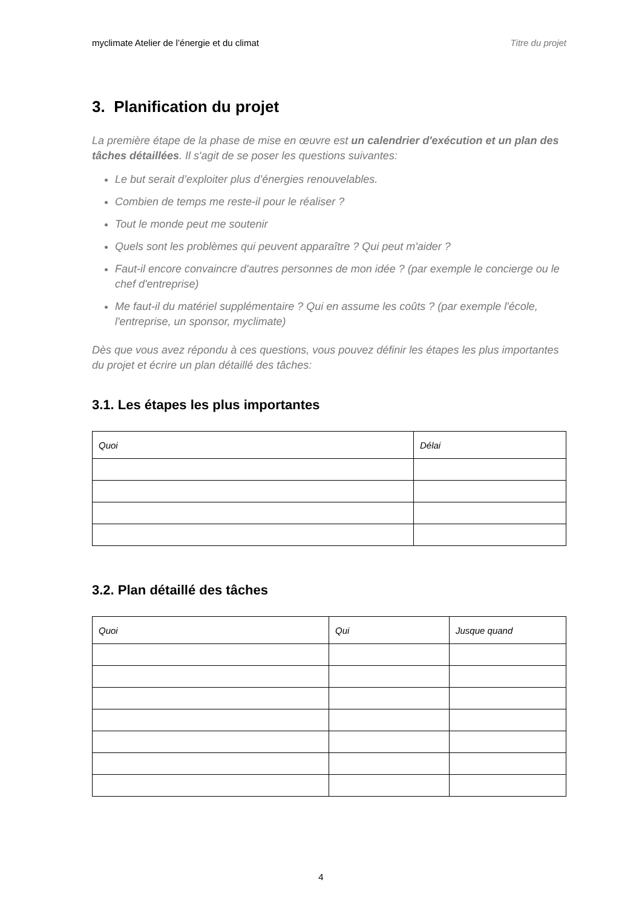myclimate Atelier de l’énergie et du climat Titre du projet
3. Planification du projet
La première étape de la phase de mise en œuvre est un calendrier d'exécution et un plan des tâches détaillées. Il s'agit de se poser les questions suivantes:
Le but serait d’exploiter plus d’énergies renouvelables.
Combien de temps me reste-il pour le réaliser ?
Tout le monde peut me soutenir
Quels sont les problèmes qui peuvent apparaître ? Qui peut m'aider ?
Faut-il encore convaincre d'autres personnes de mon idée ? (par exemple le concierge ou le chef d'entreprise)
Me faut-il du matériel supplémentaire ? Qui en assume les coûts ? (par exemple l'école, l'entreprise, un sponsor, myclimate)
Dès que vous avez répondu à ces questions, vous pouvez définir les étapes les plus importantes du projet et écrire un plan détaillé des tâches:
3.1. Les étapes les plus importantes
| Quoi | Délai |
| --- | --- |
3.2. Plan détaillé des tâches
| Quoi | Qui | Jusque quand |
| --- | --- | --- |
4